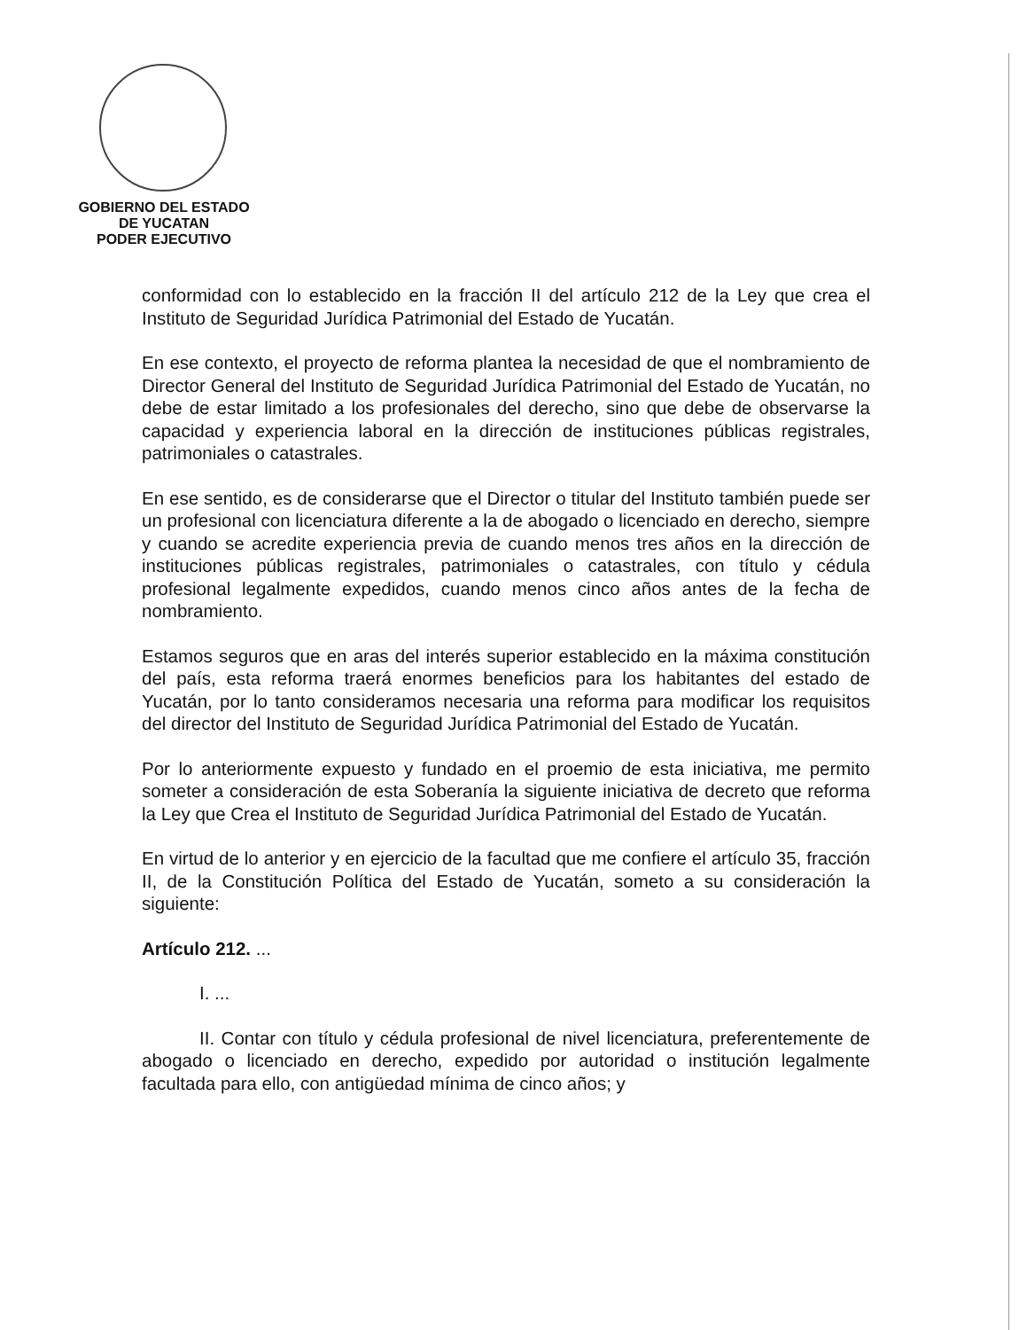GOBIERNO DEL ESTADO
DE YUCATAN
PODER EJECUTIVO
conformidad con lo establecido en la fracción II del artículo 212 de la Ley que crea el Instituto de Seguridad Jurídica Patrimonial del Estado de Yucatán.
En ese contexto, el proyecto de reforma plantea la necesidad de que el nombramiento de Director General del Instituto de Seguridad Jurídica Patrimonial del Estado de Yucatán, no debe de estar limitado a los profesionales del derecho, sino que debe de observarse la capacidad y experiencia laboral en la dirección de instituciones públicas registrales, patrimoniales o catastrales.
En ese sentido, es de considerarse que el Director o titular del Instituto también puede ser un profesional con licenciatura diferente a la de abogado o licenciado en derecho, siempre y cuando se acredite experiencia previa de cuando menos tres años en la dirección de instituciones públicas registrales, patrimoniales o catastrales, con título y cédula profesional legalmente expedidos, cuando menos cinco años antes de la fecha de nombramiento.
Estamos seguros que en aras del interés superior establecido en la máxima constitución del país, esta reforma traerá enormes beneficios para los habitantes del estado de Yucatán, por lo tanto consideramos necesaria una reforma para modificar los requisitos del director del Instituto de Seguridad Jurídica Patrimonial del Estado de Yucatán.
Por lo anteriormente expuesto y fundado en el proemio de esta iniciativa, me permito someter a consideración de esta Soberanía la siguiente iniciativa de decreto que reforma la Ley que Crea el Instituto de Seguridad Jurídica Patrimonial del Estado de Yucatán.
En virtud de lo anterior y en ejercicio de la facultad que me confiere el artículo 35, fracción II, de la Constitución Política del Estado de Yucatán, someto a su consideración la siguiente:
Artículo 212. ...
I. ...
II. Contar con título y cédula profesional de nivel licenciatura, preferentemente de abogado o licenciado en derecho, expedido por autoridad o institución legalmente facultada para ello, con antigüedad mínima de cinco años; y